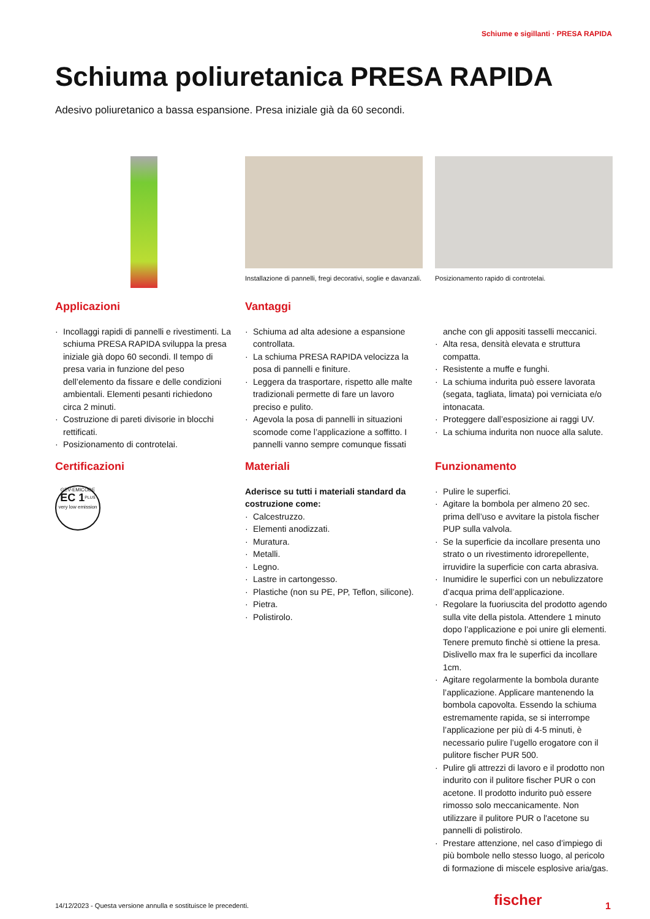Schiume e sigillanti · PRESA RAPIDA
Schiuma poliuretanica PRESA RAPIDA
Adesivo poliuretanico a bassa espansione. Presa iniziale già da 60 secondi.
Installazione di pannelli, fregi decorativi, soglie e davanzali.
Posizionamento rapido di controtelai.
Applicazioni
· Incollaggi rapidi di pannelli e rivestimenti. La schiuma PRESA RAPIDA sviluppa la presa iniziale già dopo 60 secondi. Il tempo di presa varia in funzione del peso dell’elemento da fissare e delle condizioni ambientali. Elementi pesanti richiedono circa 2 minuti.
· Costruzione di pareti divisorie in blocchi rettificati.
· Posizionamento di controtelai.
Vantaggi
· Schiuma ad alta adesione a espansione controllata.
· La schiuma PRESA RAPIDA velocizza la posa di pannelli e finiture.
· Leggera da trasportare, rispetto alle malte tradizionali permette di fare un lavoro preciso e pulito.
· Agevola la posa di pannelli in situazioni scomode come l’applicazione a soffitto. I pannelli vanno sempre comunque fissati
anche con gli appositi tasselli meccanici.
· Alta resa, densità elevata e struttura compatta.
· Resistente a muffe e funghi.
· La schiuma indurita può essere lavorata (segata, tagliata, limata) poi verniciata e/o intonacata.
· Proteggere dall’esposizione ai raggi UV.
· La schiuma indurita non nuoce alla salute.
Certificazioni
GEV-EMICODE
EC 1<sup>PLUS</sup>
very low emission
Materiali
Aderisce su tutti i materiali standard da costruzione come:
· Calcestruzzo.
· Elementi anodizzati.
· Muratura.
· Metalli.
· Legno.
· Lastre in cartongesso.
· Plastiche (non su PE, PP, Teflon, silicone).
· Pietra.
· Polistirolo.
Funzionamento
· Pulire le superfici.
· Agitare la bombola per almeno 20 sec. prima dell’uso e avvitare la pistola fischer PUP sulla valvola.
· Se la superficie da incollare presenta uno strato o un rivestimento idrorepellente, irruvidire la superficie con carta abrasiva.
· Inumidire le superfici con un nebulizzatore d’acqua prima dell’applicazione.
· Regolare la fuoriuscita del prodotto agendo sulla vite della pistola. Attendere 1 minuto dopo l’applicazione e poi unire gli elementi. Tenere premuto finchè si ottiene la presa. Dislivello max fra le superfici da incollare 1cm.
· Agitare regolarmente la bombola durante l’applicazione. Applicare mantenendo la bombola capovolta. Essendo la schiuma estremamente rapida, se si interrompe l’applicazione per più di 4-5 minuti, è necessario pulire l’ugello erogatore con il pulitore fischer PUR 500.
· Pulire gli attrezzi di lavoro e il prodotto non indurito con il pulitore fischer PUR o con acetone. Il prodotto indurito può essere rimosso solo meccanicamente. Non utilizzare il pulitore PUR o l'acetone su pannelli di polistirolo.
· Prestare attenzione, nel caso d’impiego di più bombole nello stesso luogo, al pericolo di formazione di miscele esplosive aria/gas.
14/12/2023 - Questa versione annulla e sostituisce le precedenti.
fischer 1